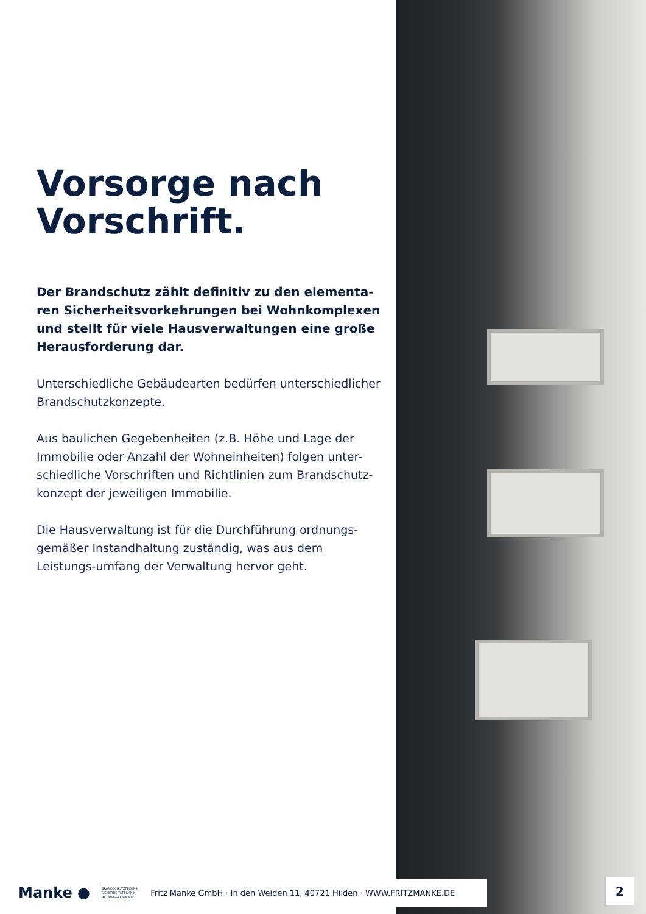Vorsorge nach Vorschrift.
Der Brandschutz zählt definitiv zu den elementa-ren Sicherheitsvorkehrungen bei Wohnkomplexen und stellt für viele Hausverwaltungen eine große Herausforderung dar.
Unterschiedliche Gebäudearten bedürfen unterschiedlicher Brandschutzkonzepte.
Aus baulichen Gegebenheiten (z.B. Höhe und Lage der Immobilie oder Anzahl der Wohneinheiten) folgen unter-schiedliche Vorschriften und Richtlinien zum Brandschutz-konzept der jeweiligen Immobilie.
Die Hausverwaltung ist für die Durchführung ordnungs-gemäßer Instandhaltung zuständig, was aus dem Leistungs-umfang der Verwaltung hervor geht.
Manke ● BRANDSCHUTZTECHNIK
SICHERHEITSTECHNIK
BILDUNGSAKADEMIE Fritz Manke GmbH · In den Weiden 11, 40721 Hilden · WWW.FRITZMANKE.DE
2